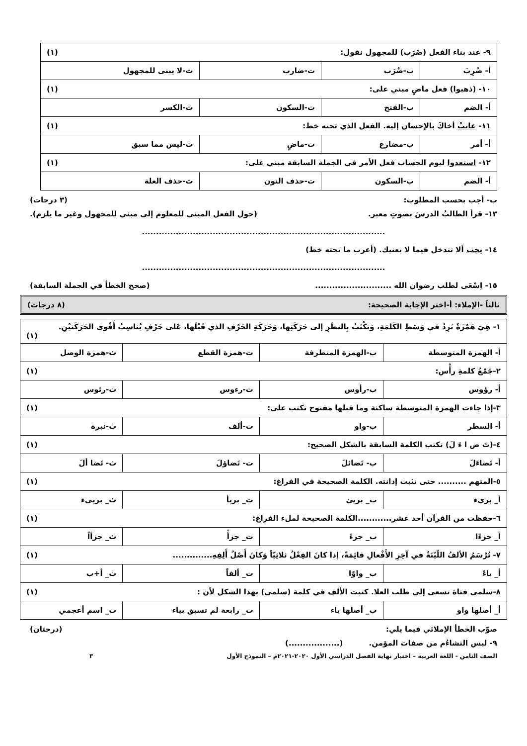| ٩- عند بناء الفعل (ضَرَب) للمجهول نقول: (١) | | | |
| أ- ضُرِبَ | ب-ضُرَب | ت-ضارب | ث-لا يبنى للمجهول |
| ١٠- (ذهبوا) فعل ماضٍ مبني على: (١) | | | |
| أ- الضم | ب-الفتح | ت-السكون | ث-الكسر |
| ١١- عاتبْ أخاكَ بالإحسان إليه. الفعل الذي تحته خط: (١) | | | |
| أ- أمر | ب-مضارع | ت-ماضٍ | ث-ليس مما سبق |
| ١٢- استعدوا ليوم الحساب فعل الأمر في الجملة السابقة مبني على: (١) | | | |
| أ- الضم | ب-السكون | ت-حذف النون | ث-حذف العلة |
ب- أجب بحسب المطلوب: (٣ درجات)
١٣- قرأ الطالبُ الدرسَ بصوتٍ معبر. (حول الفعل المبني للمعلوم إلى مبني للمجهول وغير ما يلزم).
......................................................................................
١٤- يجب ألا تتدخل فيما لا يعنيك. (أعرب ما تحته خط)
......................................................................................
١٥- اِسْعَى لطلب رضوان الله ........................... (صحح الخطأ في الجملة السابقة)
ثالثاً -الإملاء: أ-اختر الإجابة الصحيحة: (٨ درجات)
| ١- هِيَ هَمْزَةٌ تَرِدُ في وَسَطِ الكَلمَةِ، وَتكْتَبُ بِالنظَرِ إلى حَرَكَتِها، وَحَرَكَةِ الحَرْفِ الذي قَبْلَها، عَلى حَرْفٍ يُناسِبُ أَقْوى الحَرَكَتيْنِ. (١) | | | |
| أ- الهمزة المتوسطة | ب-الهمزة المتطرفة | ت-همزة القطع | ث-همزة الوصل |
| ٢-جَمْعُ كلمةِ رأْس: (١) | | | |
| أ- رؤوس | ب-رأوس | ت-رءوس | ث-رئوس |
| ٣-إذا جاءت الهمزة المتوسطة ساكنة وما قبلها مفتوح تكتب على: (١) | | | |
| أ- السطر | ب-واو | ت-ألف | ث-نبرة |
| ٤-(تَ ض ا ءَ لَ) تكتب الكلمة السابقة بالشكل الصحيح: (١) | | | |
| أ- تَضاءَلَ | ب- تَضائلَ | ت- تَضاؤلَ | ث- تَضا ألَ |
| ٥-المتهم .......... حتى تثبت إدانته. الكلمة الصحيحة في الفراغ: (١) | | | |
| أ_ بريء | ب_ بريئ | ت_ بريأ | ث_ بريىء |
| ٦-حفظت من القرآن أحد عشر............الكلمة الصحيحة لملء الفراغ: (١) | | | |
| أ_ جزءًا | ب_ جزءً | ت_ جزأً | ث_ جزأاً |
| ٧- تُرْسَمُ الألفُ اللّيّنَةُ في آخِرِ الأَفْعالِ قائِمَةً، إذا كانَ الفِعْلُ ثلاثِيّاً وَكانَ أَصْلُ أَلِفِهِ.............. (١) | | | |
| أ_ ياءً | ب_ واوًا | ت_ ألفاً | ث_ أ+ب |
| ٨-سلمى فتاة تسعى إلى طلب العلا. كتبت الألف في كلمة (سلمى) بهذا الشكل لأن : (١) | | | |
| أ_ أصلها واو | ب_ أصلها ياء | ت_ رابعة لم تسبق بياء | ث_ اسم أعجمي |
صوّب الخطأ الإملائي فيما يلي: (درجتان)
٩- ليس التشاءُم من صفات المؤمن. (..................)
الصف الثامن - اللغة العربية – اختبار نهاية الفصل الدراسي الأول ٢٠٢٠-٢٠٢١م – النموذج الأول ٣